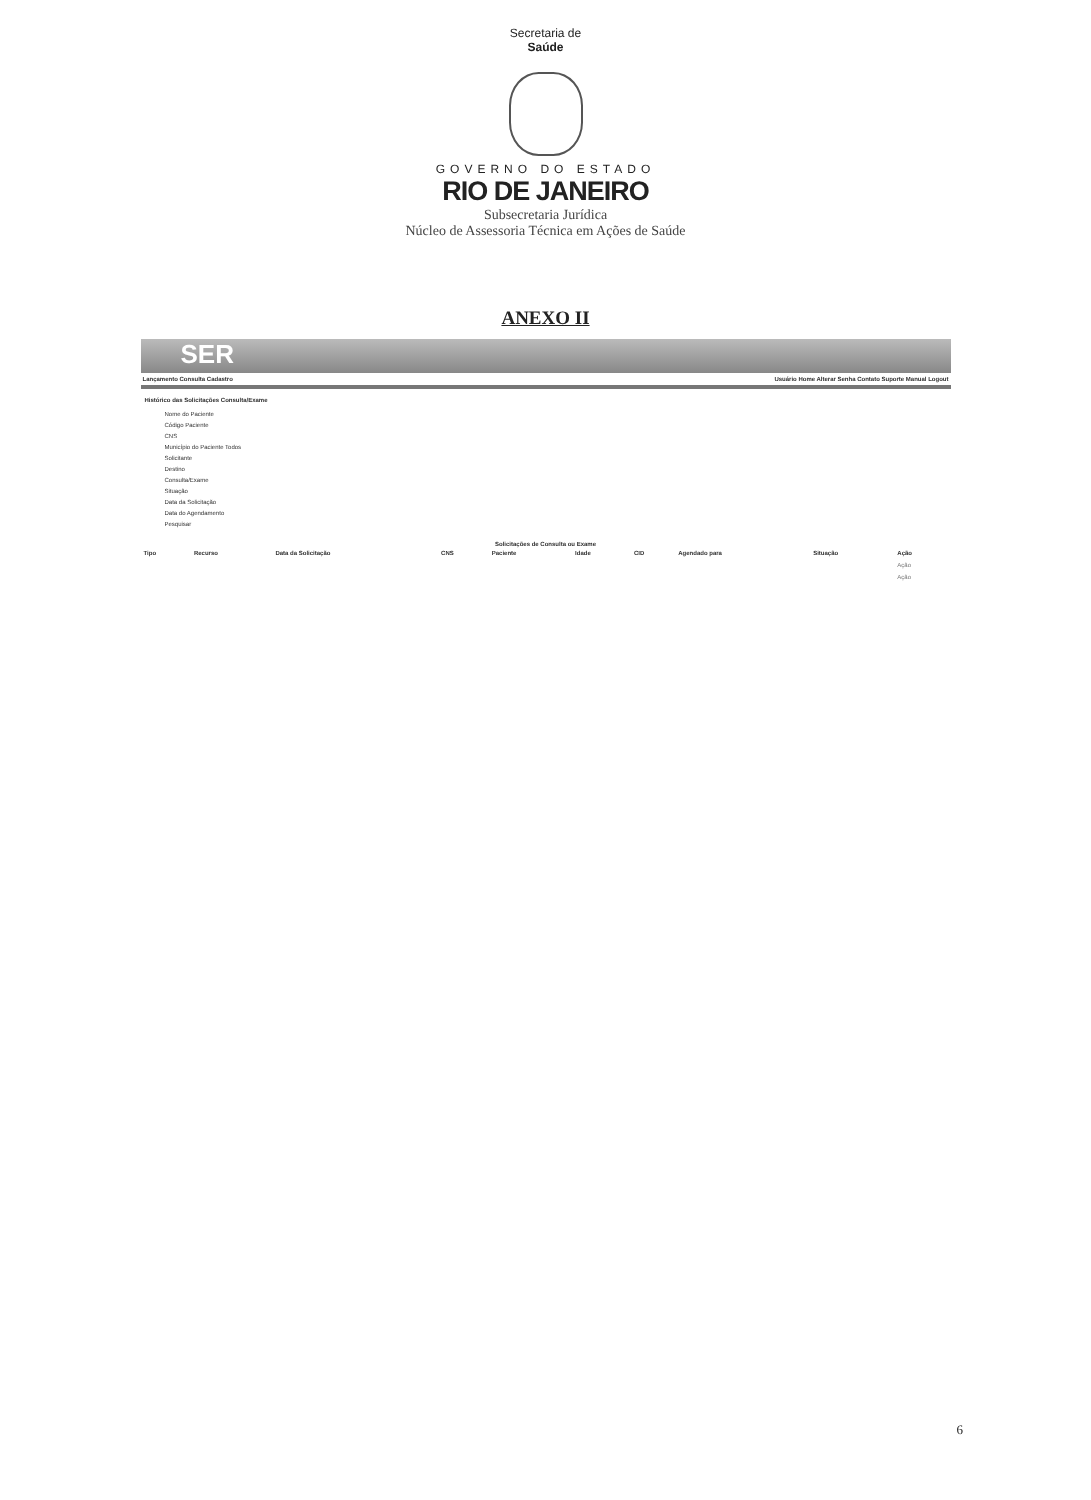Secretaria de
Saúde
GOVERNO DO ESTADO
RIO DE JANEIRO
Subsecretaria Jurídica
Núcleo de Assessoria Técnica em Ações de Saúde
ANEXO II
SER
Lançamento Consulta Cadastro Usuário Home Alterar Senha Contato Suporte Manual Logout
Histórico das Solicitações Consulta/Exame
Nome do Paciente
Código Paciente
CNS
Município do Paciente Todos
Solicitante
Destino
Consulta/Exame
Situação
Data da Solicitação
Data do Agendamento
Pesquisar
Solicitações de Consulta ou Exame
| Tipo | Recurso | Data da Solicitação | CNS | Paciente | Idade | CID | Agendado para | Situação | Ação |
| --- | --- | --- | --- | --- | --- | --- | --- | --- | --- |
| | | | | | | | | | Ação |
| | | | | | | | | | Ação |
6